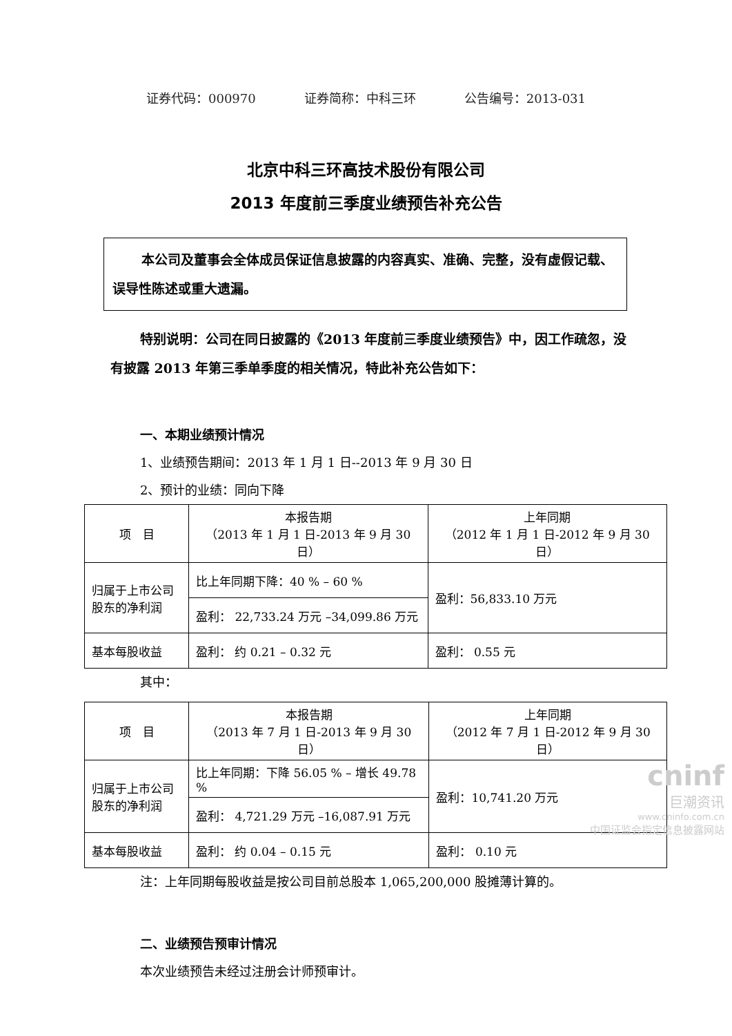证券代码：000970 证券简称：中科三环 公告编号：2013-031
北京中科三环高技术股份有限公司
2013 年度前三季度业绩预告补充公告
本公司及董事会全体成员保证信息披露的内容真实、准确、完整，没有虚假记载、误导性陈述或重大遗漏。
特别说明：公司在同日披露的《2013 年度前三季度业绩预告》中，因工作疏忽，没有披露 2013 年第三季单季度的相关情况，特此补充公告如下：
一、本期业绩预计情况
1、业绩预告期间：2013 年 1 月 1 日--2013 年 9 月 30 日
2、预计的业绩：同向下降
| 项 目 | 本报告期 （2013 年 1 月 1 日-2013 年 9 月 30 日） | 上年同期 （2012 年 1 月 1 日-2012 年 9 月 30 日） |
| 归属于上市公司股东的净利润 | 比上年同期下降：40 % – 60 % | 盈利：56,833.10 万元 |
| | 盈利： 22,733.24 万元 –34,099.86 万元 | |
| 基本每股收益 | 盈利： 约 0.21 – 0.32 元 | 盈利： 0.55 元 |
其中：
| 项 目 | 本报告期 （2013 年 7 月 1 日-2013 年 9 月 30 日） | 上年同期 （2012 年 7 月 1 日-2012 年 9 月 30 日） |
| 归属于上市公司股东的净利润 | 比上年同期：下降 56.05 % – 增长 49.78 % | 盈利：10,741.20 万元 |
| | 盈利： 4,721.29 万元 –16,087.91 万元 | |
| 基本每股收益 | 盈利： 约 0.04 – 0.15 元 | 盈利： 0.10 元 |
注：上年同期每股收益是按公司目前总股本 1,065,200,000 股摊薄计算的。
二、业绩预告预审计情况
本次业绩预告未经过注册会计师预审计。
cninf
巨潮资讯
www.cninfo.com.cn
中国证监会指定信息披露网站